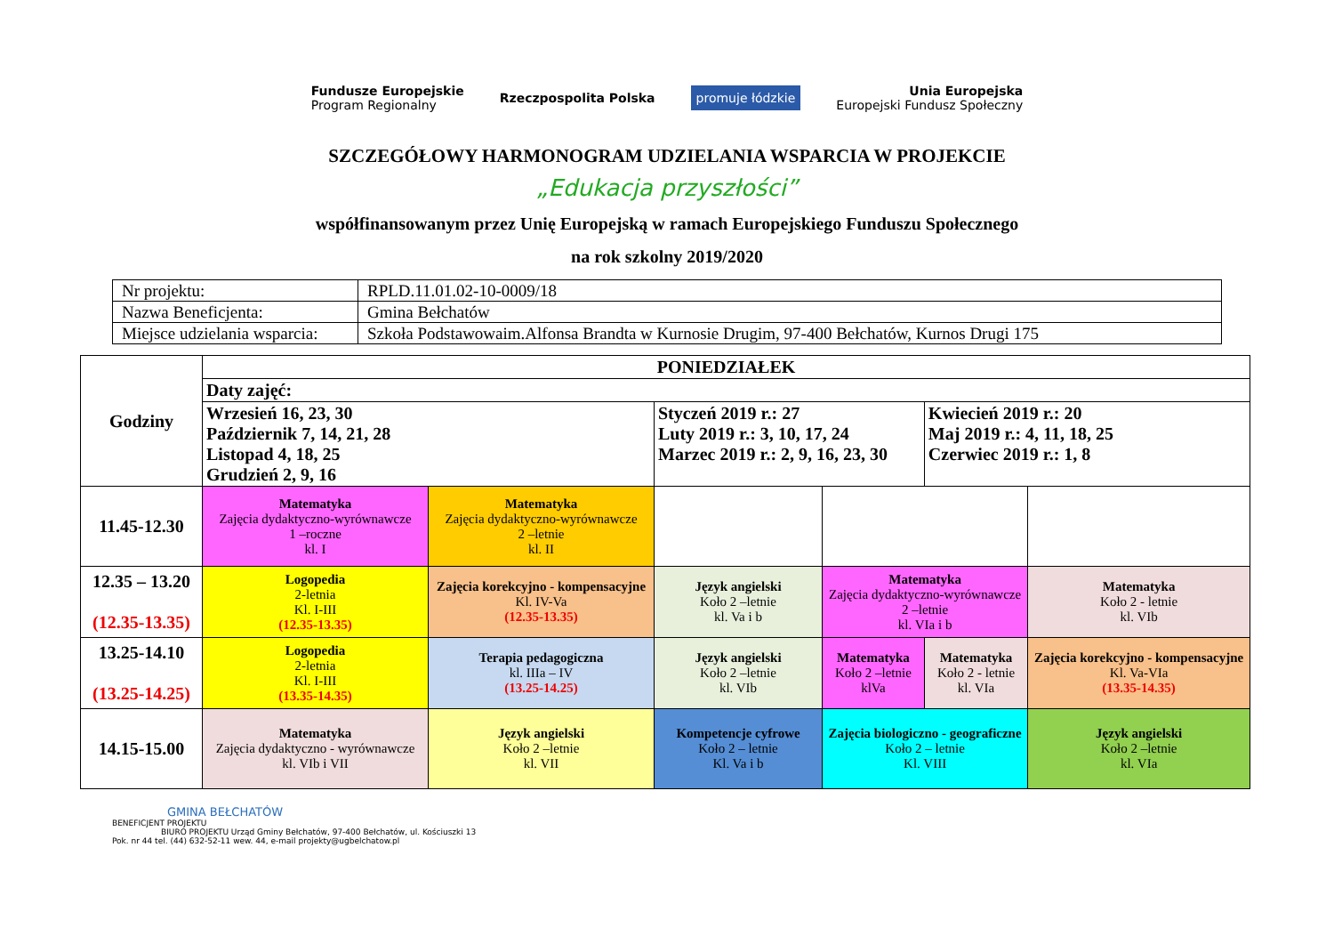Fundusze Europejskie
Program Regionalny
Rzeczpospolita Polska
promuje łódzkie
Unia Europejska
Europejski Fundusz Społeczny
SZCZEGÓŁOWY HARMONOGRAM UDZIELANIA WSPARCIA W PROJEKCIE
„Edukacja przyszłości”
współfinansowanym przez Unię Europejską w ramach Europejskiego Funduszu Społecznego
na rok szkolny 2019/2020
| Nr projektu: | RPLD.11.01.02-10-0009/18 |
| Nazwa Beneficjenta: | Gmina Bełchatów |
| Miejsce udzielania wsparcia: | Szkoła Podstawowaim.Alfonsa Brandta w Kurnosie Drugim, 97-400 Bełchatów, Kurnos Drugi 175 |
| Godziny | PONIEDZIAŁEK | | | | | |
| | Daty zajęć: | | | | | |
| | Wrzesień 16, 23, 30 Październik 7, 14, 21, 28 Listopad 4, 18, 25 Grudzień 2, 9, 16 | | Styczeń 2019 r.: 27 Luty 2019 r.: 3, 10, 17, 24 Marzec 2019 r.: 2, 9, 16, 23, 30 | | Kwiecień 2019 r.: 20 Maj 2019 r.: 4, 11, 18, 25 Czerwiec 2019 r.: 1, 8 | |
| 11.45-12.30 | Matematyka Zajęcia dydaktyczno-wyrównawcze 1 –roczne kl. I | Matematyka Zajęcia dydaktyczno-wyrównawcze 2 –letnie kl. II | | | | |
| 12.35 – 13.20 (12.35-13.35) | Logopedia 2-letnia Kl. I-III (12.35-13.35) | Zajęcia korekcyjno - kompensacyjne Kl. IV-Va (12.35-13.35) | Język angielski Koło 2 –letnie kl. Va i b | Matematyka Zajęcia dydaktyczno-wyrównawcze 2 –letnie kl. VIa i b | | Matematyka Koło 2 - letnie kl. VIb |
| 13.25-14.10 (13.25-14.25) | Logopedia 2-letnia Kl. I-III (13.35-14.35) | Terapia pedagogiczna kl. IIIa – IV (13.25-14.25) | Język angielski Koło 2 –letnie kl. VIb | Matematyka Koło 2 –letnie klVa | Matematyka Koło 2 - letnie kl. VIa | Zajęcia korekcyjno - kompensacyjne Kl. Va-VIa (13.35-14.35) |
| 14.15-15.00 | Matematyka Zajęcia dydaktyczno - wyrównawcze kl. VIb i VII | Język angielski Koło 2 –letnie kl. VII | Kompetencje cyfrowe Koło 2 – letnie Kl. Va i b | Zajęcia biologiczno - geograficzne Koło 2 – letnie Kl. VIII | | Język angielski Koło 2 –letnie kl. VIa |
GMINA BEŁCHATÓW
BENEFICJENT PROJEKTU
BIURO PROJEKTU Urząd Gminy Bełchatów, 97-400 Bełchatów, ul. Kościuszki 13
Pok. nr 44 tel. (44) 632-52-11 wew. 44, e-mail projekty@ugbelchatow.pl